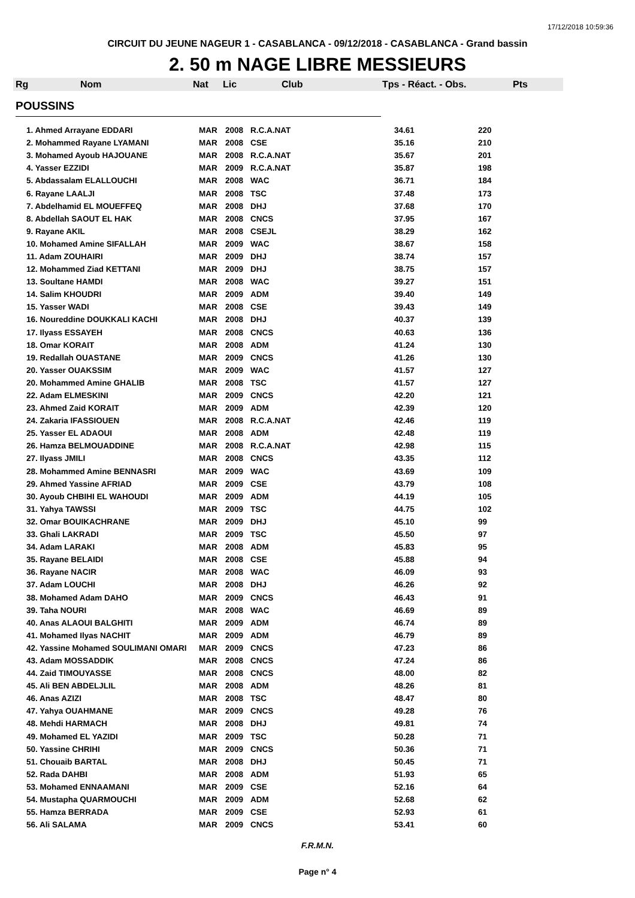17/12/2018 10:59:36
CIRCUIT DU JEUNE NAGEUR 1 - CASABLANCA - 09/12/2018 - CASABLANCA - Grand bassin
2. 50 m NAGE LIBRE MESSIEURS
| Rg | Nom | Nat | Lic | Club | Tps - Réact. - Obs. | Pts |
| --- | --- | --- | --- | --- | --- | --- |
POUSSINS
| 1. Ahmed Arrayane EDDARI | MAR | 2008 | R.C.A.NAT | 34.61 | 220 |
| 2. Mohammed Rayane LYAMANI | MAR | 2008 | CSE | 35.16 | 210 |
| 3. Mohamed Ayoub HAJOUANE | MAR | 2008 | R.C.A.NAT | 35.67 | 201 |
| 4. Yasser EZZIDI | MAR | 2009 | R.C.A.NAT | 35.87 | 198 |
| 5. Abdassalam ELALLOUCHI | MAR | 2008 | WAC | 36.71 | 184 |
| 6. Rayane LAALJI | MAR | 2008 | TSC | 37.48 | 173 |
| 7. Abdelhamid EL MOUEFFEQ | MAR | 2008 | DHJ | 37.68 | 170 |
| 8. Abdellah SAOUT EL HAK | MAR | 2008 | CNCS | 37.95 | 167 |
| 9. Rayane AKIL | MAR | 2008 | CSEJL | 38.29 | 162 |
| 10. Mohamed Amine SIFALLAH | MAR | 2009 | WAC | 38.67 | 158 |
| 11. Adam ZOUHAIRI | MAR | 2009 | DHJ | 38.74 | 157 |
| 12. Mohammed Ziad KETTANI | MAR | 2009 | DHJ | 38.75 | 157 |
| 13. Soultane HAMDI | MAR | 2008 | WAC | 39.27 | 151 |
| 14. Salim KHOUDRI | MAR | 2009 | ADM | 39.40 | 149 |
| 15. Yasser WADI | MAR | 2008 | CSE | 39.43 | 149 |
| 16. Noureddine DOUKKALI KACHI | MAR | 2008 | DHJ | 40.37 | 139 |
| 17. Ilyass ESSAYEH | MAR | 2008 | CNCS | 40.63 | 136 |
| 18. Omar KORAIT | MAR | 2008 | ADM | 41.24 | 130 |
| 19. Redallah OUASTANE | MAR | 2009 | CNCS | 41.26 | 130 |
| 20. Yasser OUAKSSIM | MAR | 2009 | WAC | 41.57 | 127 |
| 20. Mohammed Amine GHALIB | MAR | 2008 | TSC | 41.57 | 127 |
| 22. Adam ELMESKINI | MAR | 2009 | CNCS | 42.20 | 121 |
| 23. Ahmed Zaid KORAIT | MAR | 2009 | ADM | 42.39 | 120 |
| 24. Zakaria IFASSIOUEN | MAR | 2008 | R.C.A.NAT | 42.46 | 119 |
| 25. Yasser EL ADAOUI | MAR | 2008 | ADM | 42.48 | 119 |
| 26. Hamza BELMOUADDINE | MAR | 2008 | R.C.A.NAT | 42.98 | 115 |
| 27. Ilyass JMILI | MAR | 2008 | CNCS | 43.35 | 112 |
| 28. Mohammed Amine BENNASRI | MAR | 2009 | WAC | 43.69 | 109 |
| 29. Ahmed Yassine AFRIAD | MAR | 2009 | CSE | 43.79 | 108 |
| 30. Ayoub CHBIHI EL WAHOUDI | MAR | 2009 | ADM | 44.19 | 105 |
| 31. Yahya TAWSSI | MAR | 2009 | TSC | 44.75 | 102 |
| 32. Omar BOUIKACHRANE | MAR | 2009 | DHJ | 45.10 | 99 |
| 33. Ghali LAKRADI | MAR | 2009 | TSC | 45.50 | 97 |
| 34. Adam LARAKI | MAR | 2008 | ADM | 45.83 | 95 |
| 35. Rayane BELAIDI | MAR | 2008 | CSE | 45.88 | 94 |
| 36. Rayane NACIR | MAR | 2008 | WAC | 46.09 | 93 |
| 37. Adam LOUCHI | MAR | 2008 | DHJ | 46.26 | 92 |
| 38. Mohamed Adam DAHO | MAR | 2009 | CNCS | 46.43 | 91 |
| 39. Taha NOURI | MAR | 2008 | WAC | 46.69 | 89 |
| 40. Anas ALAOUI BALGHITI | MAR | 2009 | ADM | 46.74 | 89 |
| 41. Mohamed Ilyas NACHIT | MAR | 2009 | ADM | 46.79 | 89 |
| 42. Yassine Mohamed SOULIMANI OMARI | MAR | 2009 | CNCS | 47.23 | 86 |
| 43. Adam MOSSADDIK | MAR | 2008 | CNCS | 47.24 | 86 |
| 44. Zaid TIMOUYASSE | MAR | 2008 | CNCS | 48.00 | 82 |
| 45. Ali BEN ABDELJLIL | MAR | 2008 | ADM | 48.26 | 81 |
| 46. Anas AZIZI | MAR | 2008 | TSC | 48.47 | 80 |
| 47. Yahya OUAHMANE | MAR | 2009 | CNCS | 49.28 | 76 |
| 48. Mehdi HARMACH | MAR | 2008 | DHJ | 49.81 | 74 |
| 49. Mohamed EL YAZIDI | MAR | 2009 | TSC | 50.28 | 71 |
| 50. Yassine CHRIHI | MAR | 2009 | CNCS | 50.36 | 71 |
| 51. Chouaib BARTAL | MAR | 2008 | DHJ | 50.45 | 71 |
| 52. Rada DAHBI | MAR | 2008 | ADM | 51.93 | 65 |
| 53. Mohamed ENNAAMANI | MAR | 2009 | CSE | 52.16 | 64 |
| 54. Mustapha QUARMOUCHI | MAR | 2009 | ADM | 52.68 | 62 |
| 55. Hamza BERRADA | MAR | 2009 | CSE | 52.93 | 61 |
| 56. Ali SALAMA | MAR | 2009 | CNCS | 53.41 | 60 |
F.R.M.N.
Page n° 4